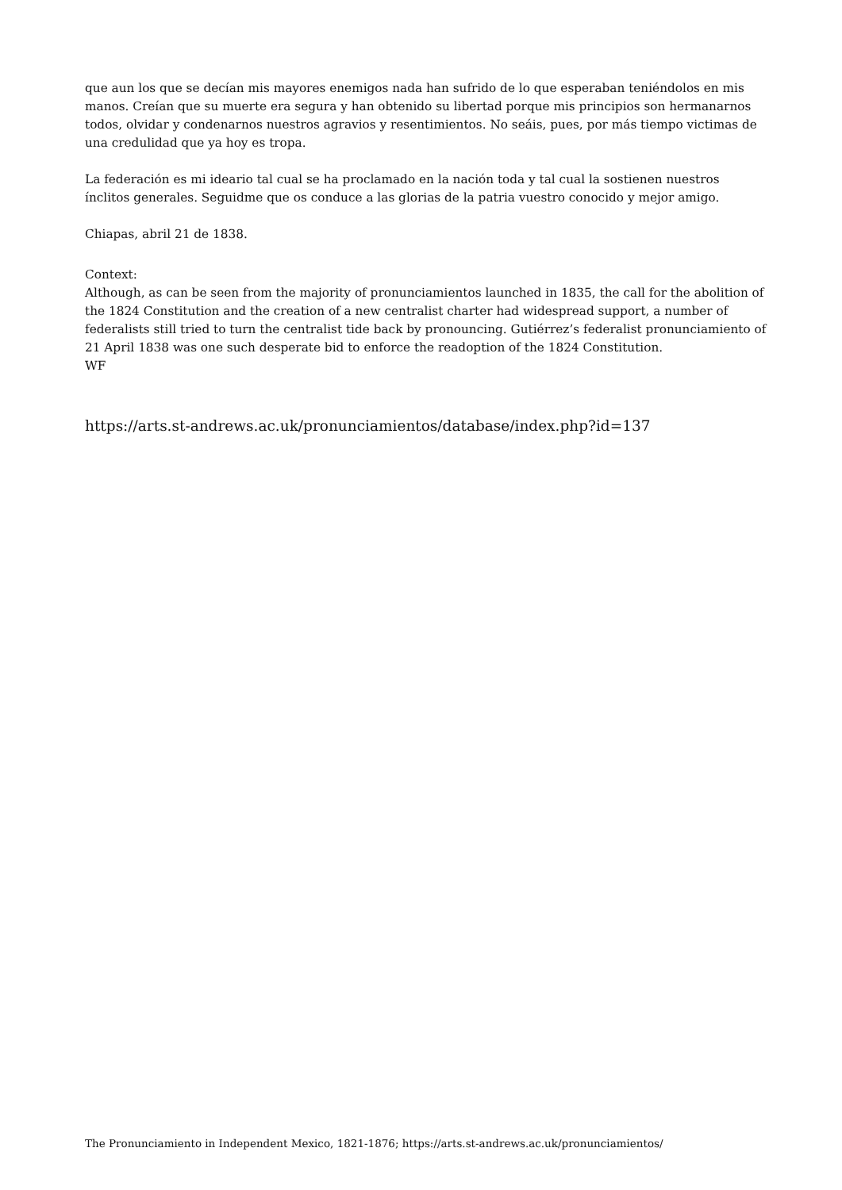que aun los que se decían mis mayores enemigos nada han sufrido de lo que esperaban teniéndolos en mis manos. Creían que su muerte era segura y han obtenido su libertad porque mis principios son hermanarnos todos, olvidar y condenarnos nuestros agravios y resentimientos. No seáis, pues, por más tiempo victimas de una credulidad que ya hoy es tropa.
La federación es mi ideario tal cual se ha proclamado en la nación toda y tal cual la sostienen nuestros ínclitos generales. Seguidme que os conduce a las glorias de la patria vuestro conocido y mejor amigo.
Chiapas, abril 21 de 1838.
Context:
Although, as can be seen from the majority of pronunciamientos launched in 1835, the call for the abolition of the 1824 Constitution and the creation of a new centralist charter had widespread support, a number of federalists still tried to turn the centralist tide back by pronouncing. Gutiérrez’s federalist pronunciamiento of 21 April 1838 was one such desperate bid to enforce the readoption of the 1824 Constitution.
WF
https://arts.st-andrews.ac.uk/pronunciamientos/database/index.php?id=137
The Pronunciamiento in Independent Mexico, 1821-1876; https://arts.st-andrews.ac.uk/pronunciamientos/